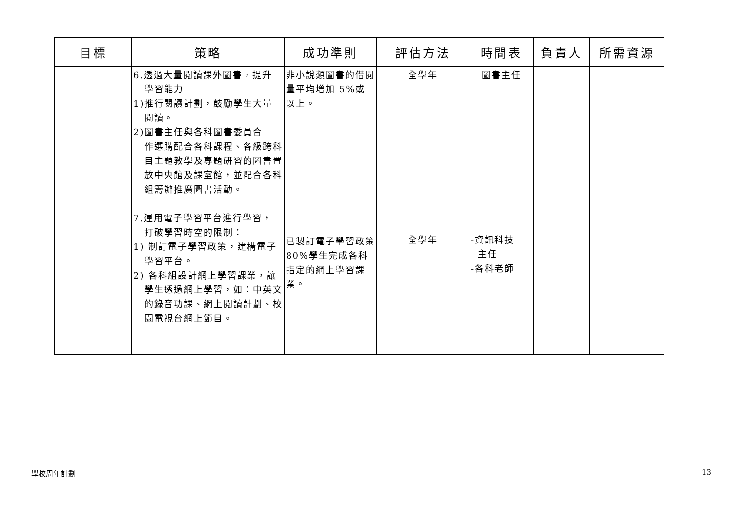| 目標 | 策略 | 成功準則 | 評估方法 | 時間表 | 負責人 | 所需資源 |
| --- | --- | --- | --- | --- | --- | --- |
| | 6.透過大量閱讀課外圖書，提升 學習能力 1)推行閱讀計劃，鼓勵學生大量 閱讀。 2)圖書主任與各科圖書委員合 作選購配合各科課程、各級跨科目主題教學及專題研習的圖書置放中央館及課室館，並配合各科組籌辦推廣圖書活動。 7.運用電子學習平台進行學習， 打破學習時空的限制： 1) 制訂電子學習政策，建構電子 學習平台。 2) 各科組設計網上學習課業，讓 學生透過網上學習，如：中英文的錄音功課、網上閱讀計劃、校園電視台網上節目。 | 非小說類圖書的借閱量平均增加 5%或以上。 已製訂電子學習政策 80%學生完成各科指定的網上學習課業。 | 全學年 全學年 | 圖書主任 -資訊科技 主任 -各科老師 | | |
學校周年計劃 13